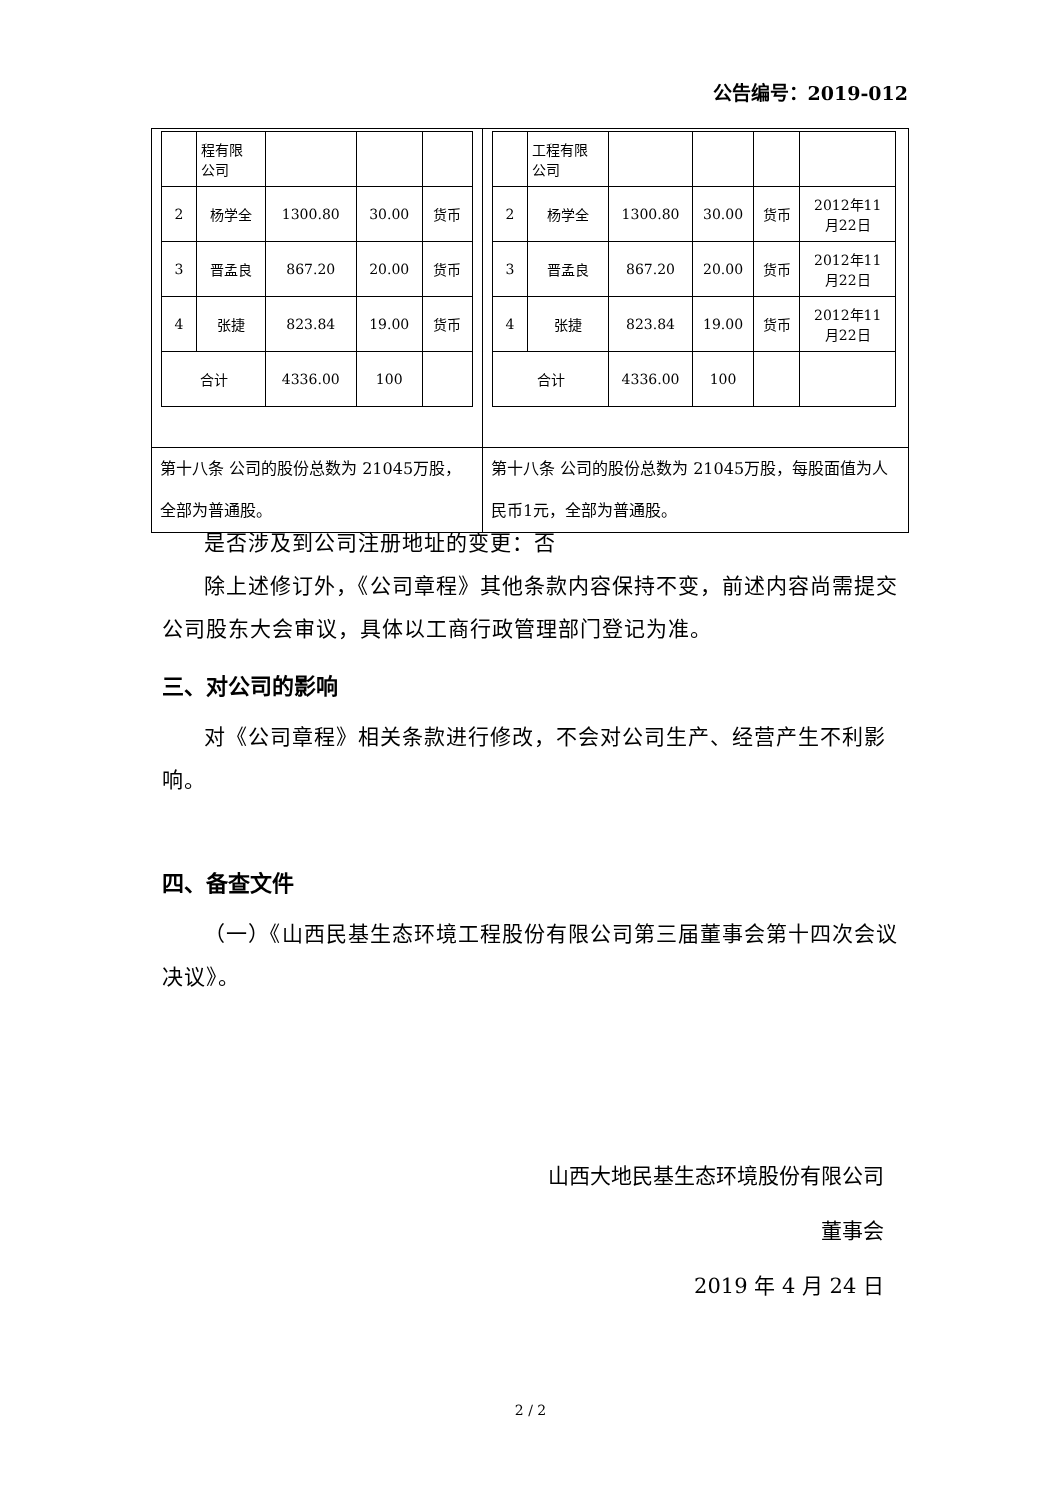公告编号：2019-012
| / / 程有限 公司 / / / / / 2 / 杨学全 / 1300.80 / 30.00 / 货币 / / 3 / 晋孟良 / 867.20 / 20.00 / 货币 / / 4 / 张捷 / 823.84 / 19.00 / 货币 / / 合计 / / 4336.00 / 100 / / | / / 工程有限 公司 / / / / / / 2 / 杨学全 / 1300.80 / 30.00 / 货币 / 2012年11 月22日 / / 3 / 晋孟良 / 867.20 / 20.00 / 货币 / 2012年11 月22日 / / 4 / 张捷 / 823.84 / 19.00 / 货币 / 2012年11 月22日 / / 合计 / / 4336.00 / 100 / / / |
| 第十八条 公司的股份总数为 21045万股，全部为普通股。 | 第十八条 公司的股份总数为 21045万股，每股面值为人民币1元，全部为普通股。 |
是否涉及到公司注册地址的变更：否
除上述修订外，《公司章程》其他条款内容保持不变，前述内容尚需提交公司股东大会审议，具体以工商行政管理部门登记为准。
三、对公司的影响
对《公司章程》相关条款进行修改，不会对公司生产、经营产生不利影响。
四、备查文件
（一）《山西民基生态环境工程股份有限公司第三届董事会第十四次会议决议》。
山西大地民基生态环境股份有限公司
董事会
2019 年 4 月 24 日
2 / 2